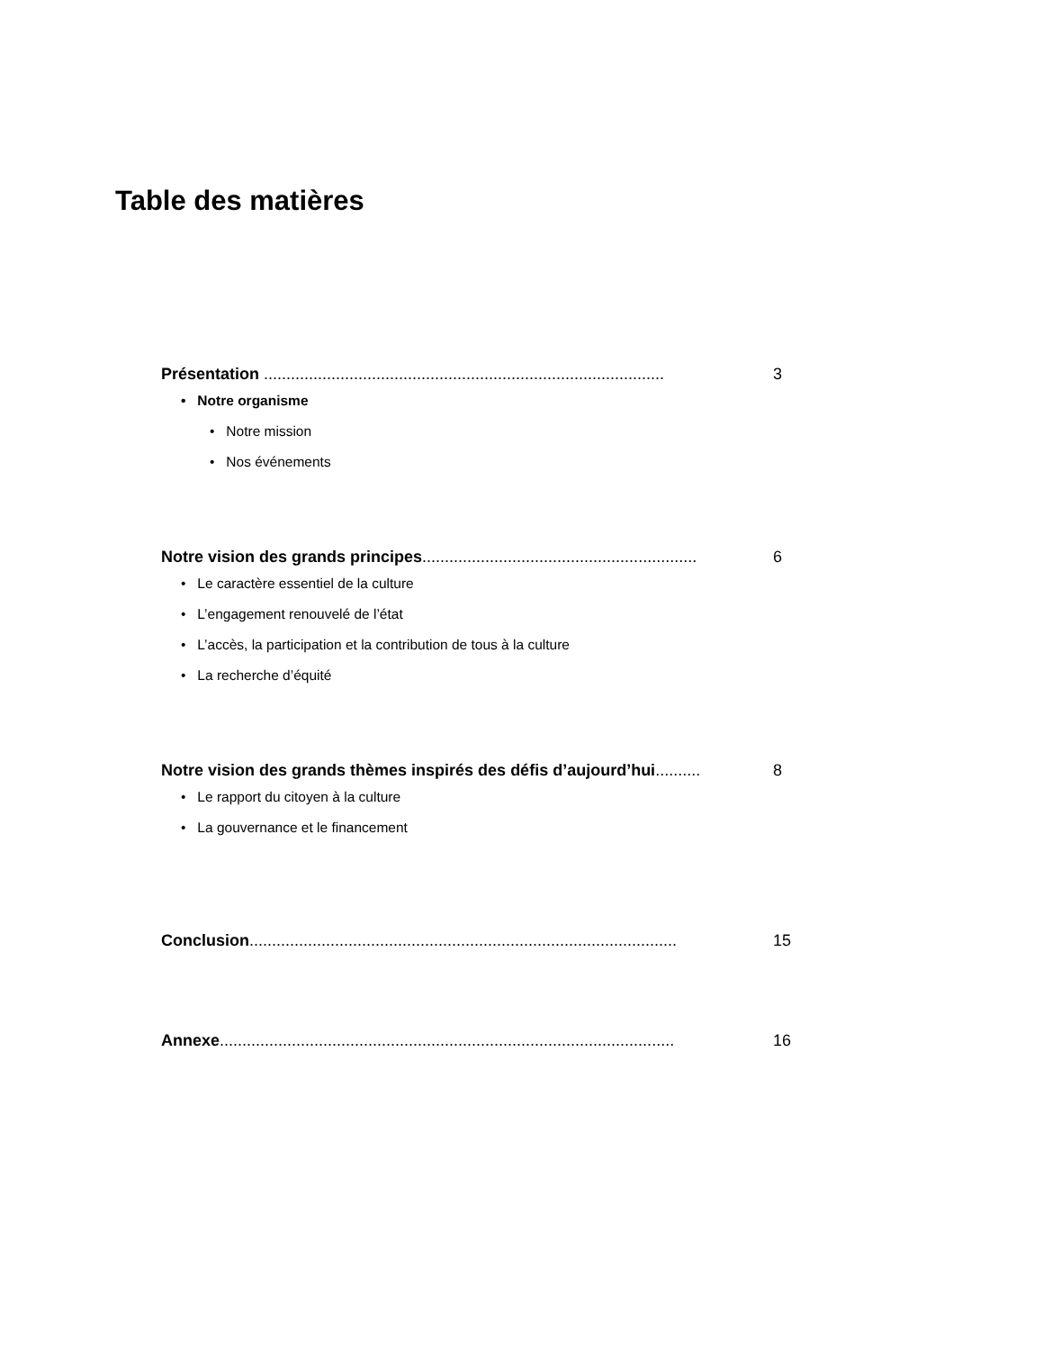Table des matières
Présentation ......................................................................................... 3
• Notre organisme
• Notre mission
• Nos événements
Notre vision des grands principes............................................................. 6
• Le caractère essentiel de la culture
• L’engagement renouvelé de l’état
• L’accès, la participation et la contribution de tous à la culture
• La recherche d’équité
Notre vision des grands thèmes inspirés des défis d’aujourd’hui.......... 8
• Le rapport du citoyen à la culture
• La gouvernance et le financement
Conclusion............................................................................................... 15
Annexe..................................................................................................... 16